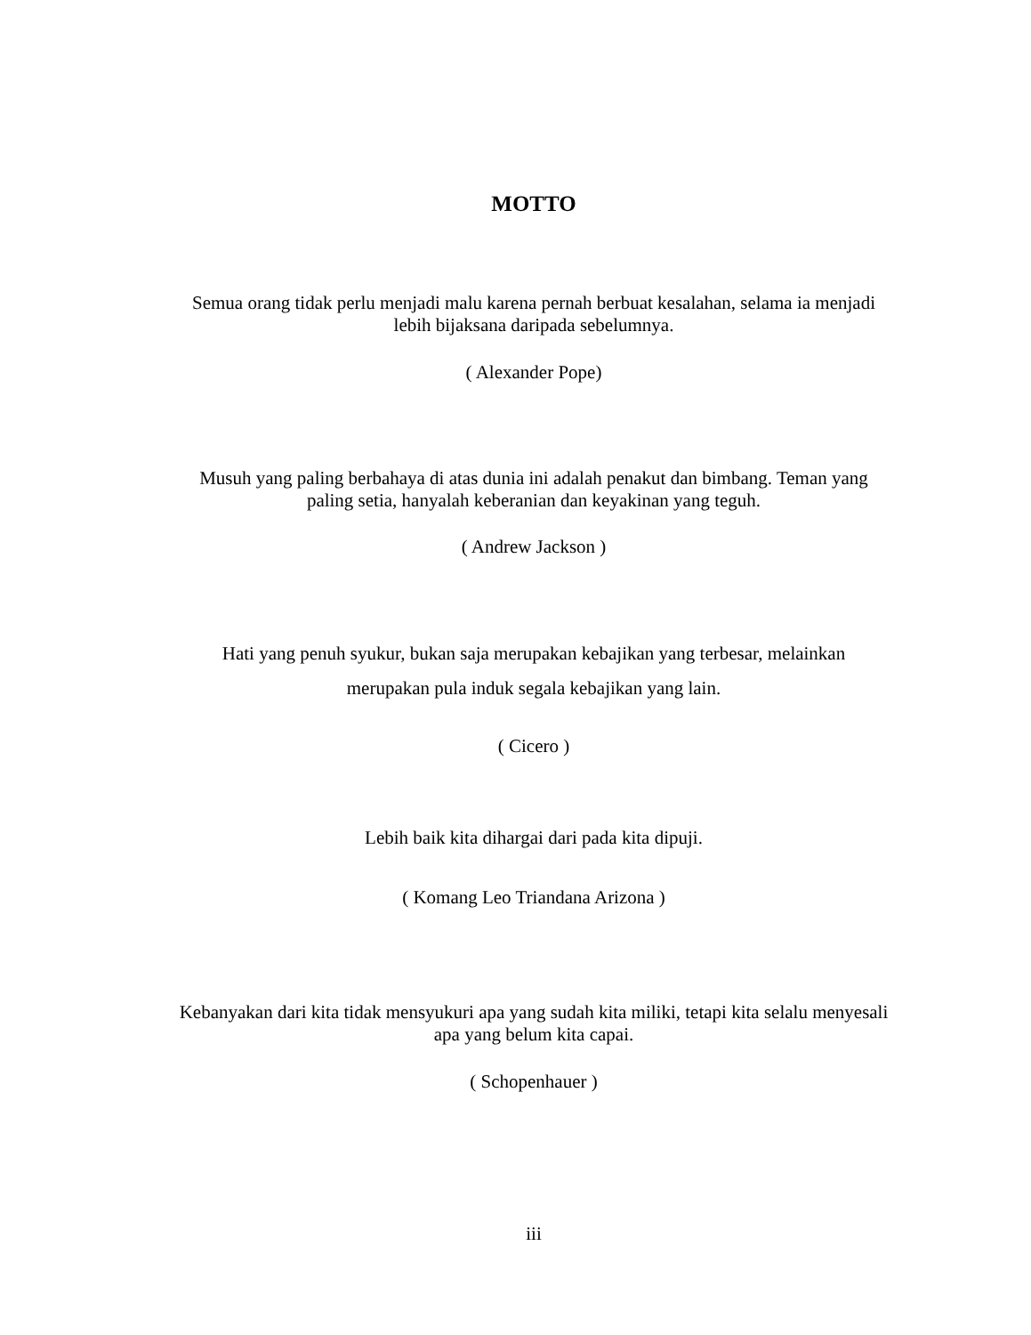MOTTO
Semua orang tidak perlu menjadi malu karena pernah berbuat kesalahan, selama ia menjadi lebih bijaksana daripada sebelumnya.
( Alexander Pope)
Musuh yang paling berbahaya di atas dunia ini adalah penakut dan bimbang. Teman yang paling setia, hanyalah keberanian dan keyakinan yang teguh.
( Andrew Jackson )
Hati yang penuh syukur, bukan saja merupakan kebajikan yang terbesar, melainkan
merupakan pula induk segala kebajikan yang lain.
( Cicero )
Lebih baik kita dihargai dari pada kita dipuji.
( Komang Leo Triandana Arizona )
Kebanyakan dari kita tidak mensyukuri apa yang sudah kita miliki, tetapi kita selalu menyesali apa yang belum kita capai.
( Schopenhauer )
iii